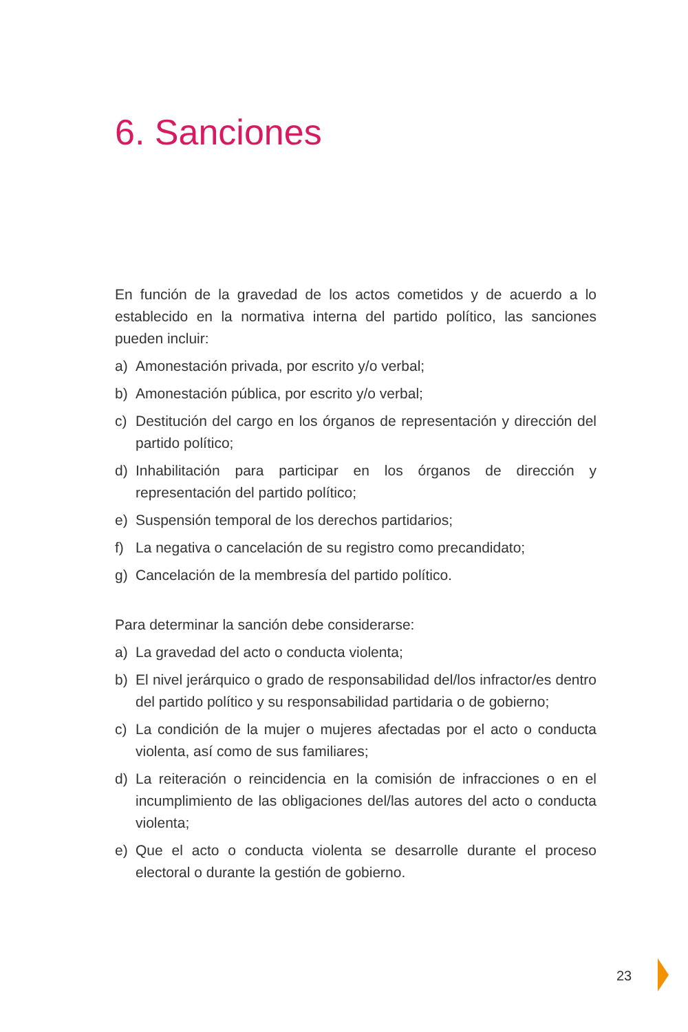6. Sanciones
En función de la gravedad de los actos cometidos y de acuerdo a lo establecido en la normativa interna del partido político, las sanciones pueden incluir:
a) Amonestación privada, por escrito y/o verbal;
b) Amonestación pública, por escrito y/o verbal;
c) Destitución del cargo en los órganos de representación y dirección del partido político;
d) Inhabilitación para participar en los órganos de dirección y representación del partido político;
e) Suspensión temporal de los derechos partidarios;
f) La negativa o cancelación de su registro como precandidato;
g) Cancelación de la membresía del partido político.
Para determinar la sanción debe considerarse:
a) La gravedad del acto o conducta violenta;
b) El nivel jerárquico o grado de responsabilidad del/los infractor/es dentro del partido político y su responsabilidad partidaria o de gobierno;
c) La condición de la mujer o mujeres afectadas por el acto o conducta violenta, así como de sus familiares;
d) La reiteración o reincidencia en la comisión de infracciones o en el incumplimiento de las obligaciones del/las autores del acto o conducta violenta;
e) Que el acto o conducta violenta se desarrolle durante el proceso electoral o durante la gestión de gobierno.
23